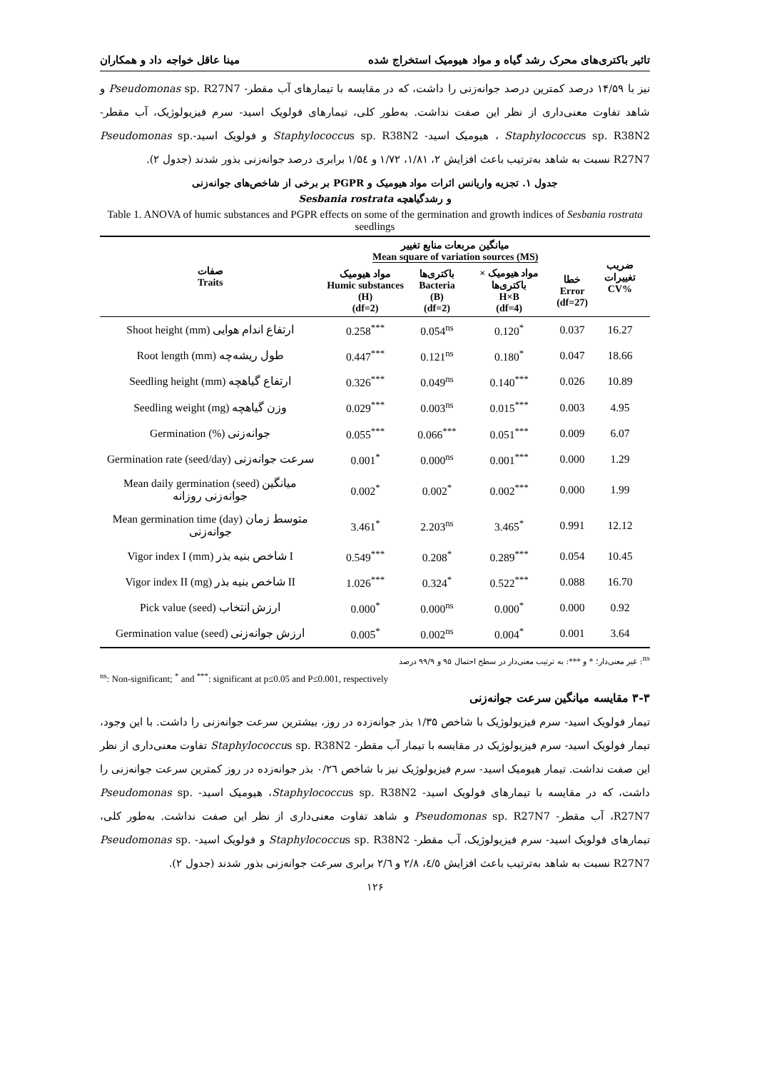تاثیر باکتری‌های محرک رشد گیاه و مواد هیومیک استخراج شده مینا عاقل خواجه داد و همکاران
نیز با ۱۴/۵۹ درصد کمترین درصد جوانه‌زنی را داشت، که در مقایسه با تیمارهای آب مقطر- Pseudomonas sp. R27N7 و شاهد تفاوت معنی‌داری از نظر این صفت نداشت. به‌طور کلی، تیمارهای فولویک اسید- سرم فیزیولوژیک، آب مقطر-Staphylococcus sp. R38N2 ، هیومیک اسید- Staphylococcus sp. R38N2 و فولویک اسید-Pseudomonas sp. R27N7 نسبت به شاهد به‌ترتیب باعث افزایش ۲، ۱/۸۱، ۱/۷۲ و ۱/۵٤ برابری درصد جوانه‌زنی بذور شدند (جدول ۲).
جدول ۱. تجزیه واریانس اثرات مواد هیومیک و PGPR بر برخی از شاخص‌های جوانه‌زنی
و رشدگیاهچه Sesbania rostrata
Table 1. ANOVA of humic substances and PGPR effects on some of the germination and growth indices of Sesbania rostrata seedlings
| صفات Traits | میانگین مربعات منابع تغییر Mean square of variation sources (MS) | | | | ضریب تغییرات CV% |
| --- | --- | --- | --- | --- | --- |
| | مواد هیومیک Humic substances (H) (df=2) | باکتری‌ها Bacteria (B) (df=2) | مواد هیومیک × باکتری‌ها H×B (df=4) | خطا Error (df=27) | |
| Shoot height (mm) ارتفاع اندام هوایی | 0.258<sup>***</sup> | 0.054<sup>ns</sup> | 0.120<sup>*</sup> | 0.037 | 16.27 |
| Root length (mm) طول ریشه‌چه | 0.447<sup>***</sup> | 0.121<sup>ns</sup> | 0.180<sup>*</sup> | 0.047 | 18.66 |
| Seedling height (mm) ارتفاع گیاهچه | 0.326<sup>***</sup> | 0.049<sup>ns</sup> | 0.140<sup>***</sup> | 0.026 | 10.89 |
| Seedling weight (mg) وزن گیاهچه | 0.029<sup>***</sup> | 0.003<sup>ns</sup> | 0.015<sup>***</sup> | 0.003 | 4.95 |
| Germination (%) جوانه‌زنی | 0.055<sup>***</sup> | 0.066<sup>***</sup> | 0.051<sup>***</sup> | 0.009 | 6.07 |
| Germination rate (seed/day) سرعت جوانه‌زنی | 0.001<sup>*</sup> | 0.000<sup>ns</sup> | 0.001<sup>***</sup> | 0.000 | 1.29 |
| Mean daily germination (seed) میانگین جوانه‌زنی روزانه | 0.002<sup>*</sup> | 0.002<sup>*</sup> | 0.002<sup>***</sup> | 0.000 | 1.99 |
| Mean germination time (day) متوسط زمان جوانه‌زنی | 3.461<sup>*</sup> | 2.203<sup>ns</sup> | 3.465<sup>*</sup> | 0.991 | 12.12 |
| Vigor index I (mm) شاخص بنیه بذر I | 0.549<sup>***</sup> | 0.208<sup>*</sup> | 0.289<sup>***</sup> | 0.054 | 10.45 |
| Vigor index II (mg) شاخص بنیه بذر II | 1.026<sup>***</sup> | 0.324<sup>*</sup> | 0.522<sup>***</sup> | 0.088 | 16.70 |
| Pick value (seed) ارزش انتخاب | 0.000<sup>*</sup> | 0.000<sup>ns</sup> | 0.000<sup>*</sup> | 0.000 | 0.92 |
| Germination value (seed) ارزش جوانه‌زنی | 0.005<sup>*</sup> | 0.002<sup>ns</sup> | 0.004<sup>*</sup> | 0.001 | 3.64 |
<sup>ns</sup>: غیر معنی‌دار؛ * و ***: به ترتیب معنی‌دار در سطح احتمال ۹۵ و ۹۹/۹ درصد
<sup>ns</sup>: Non-significant; <sup>*</sup> and <sup>***</sup>: significant at p≤0.05 and P≤0.001, respectively
۳-۳ مقایسه میانگین سرعت جوانه‌زنی
تیمار فولویک اسید- سرم فیزیولوژیک با شاخص ۱/۳۵ بذر جوانه‌زده در روز، بیشترین سرعت جوانه‌زنی را داشت. با این وجود، تیمار فولویک اسید- سرم فیزیولوژیک در مقایسه با تیمار آب مقطر- Staphylococcus sp. R38N2 تفاوت معنی‌داری از نظر این صفت نداشت. تیمار هیومیک اسید- سرم فیزیولوژیک نیز با شاخص ۰/۲٦ بذر جوانه‌زده در روز کمترین سرعت جوانه‌زنی را داشت، که در مقایسه با تیمارهای فولویک اسید- Staphylococcus sp. R38N2، هیومیک اسید- Pseudomonas sp. R27N7، آب مقطر- Pseudomonas sp. R27N7 و شاهد تفاوت معنی‌داری از نظر این صفت نداشت. به‌طور کلی، تیمارهای فولویک اسید- سرم فیزیولوژیک، آب مقطر- Staphylococcus sp. R38N2 و فولویک اسید- Pseudomonas sp. R27N7 نسبت به شاهد به‌ترتیب باعث افزایش ٤/٥، ۲/۸ و ۲/٦ برابری سرعت جوانه‌زنی بذور شدند (جدول ۲).
۱۲۶